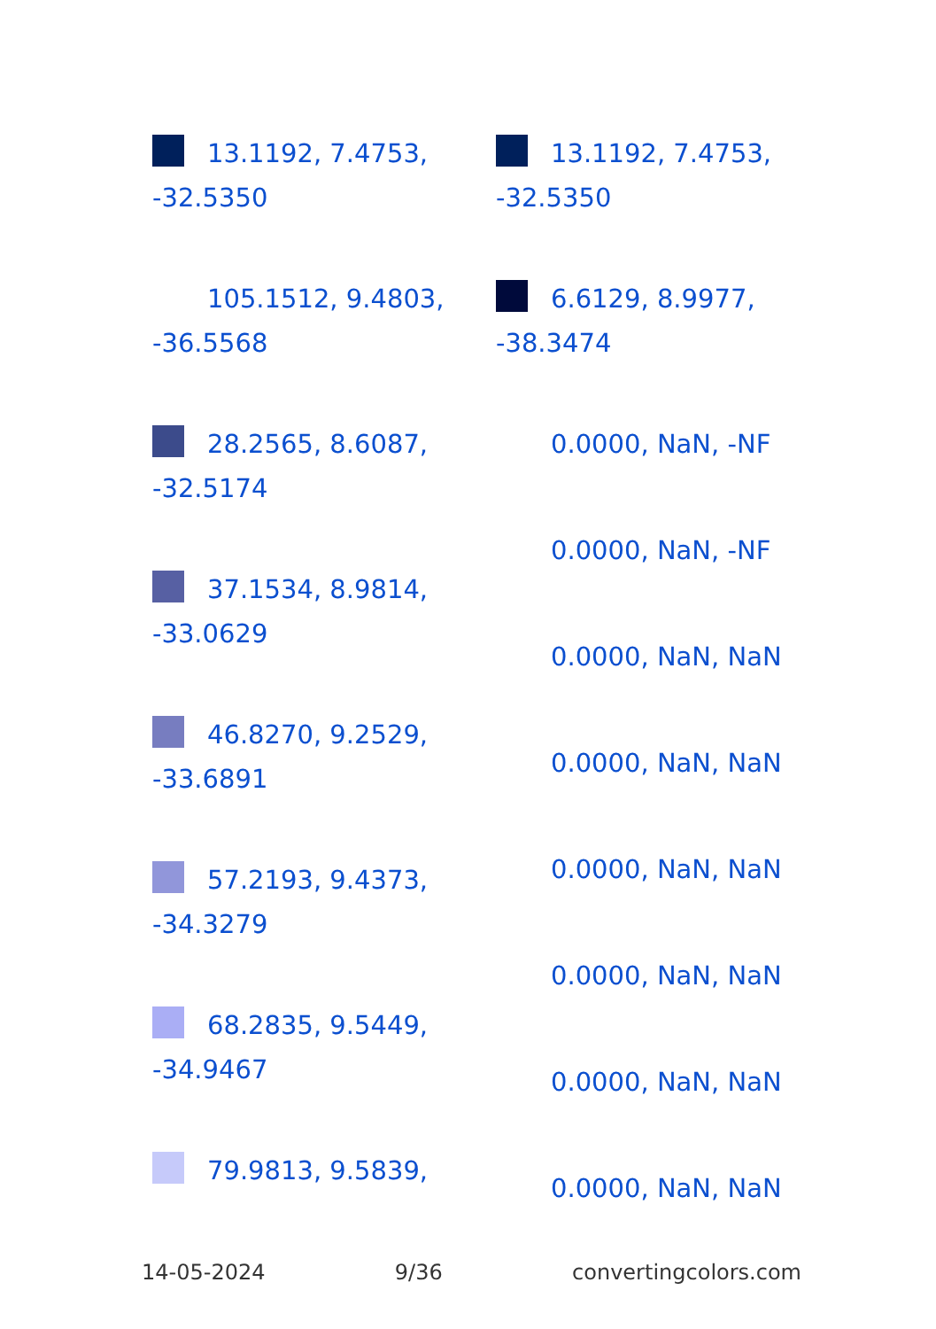13.1192, 7.4753,
-32.5350
105.1512, 9.4803,
-36.5568
28.2565, 8.6087,
-32.5174
37.1534, 8.9814,
-33.0629
46.8270, 9.2529,
-33.6891
57.2193, 9.4373,
-34.3279
68.2835, 9.5449,
-34.9467
79.9813, 9.5839,
13.1192, 7.4753,
-32.5350
6.6129, 8.9977,
-38.3474
0.0000, NaN, -NF
0.0000, NaN, -NF
0.0000, NaN, NaN
0.0000, NaN, NaN
0.0000, NaN, NaN
0.0000, NaN, NaN
0.0000, NaN, NaN
0.0000, NaN, NaN
14-05-2024 9/36 convertingcolors.com